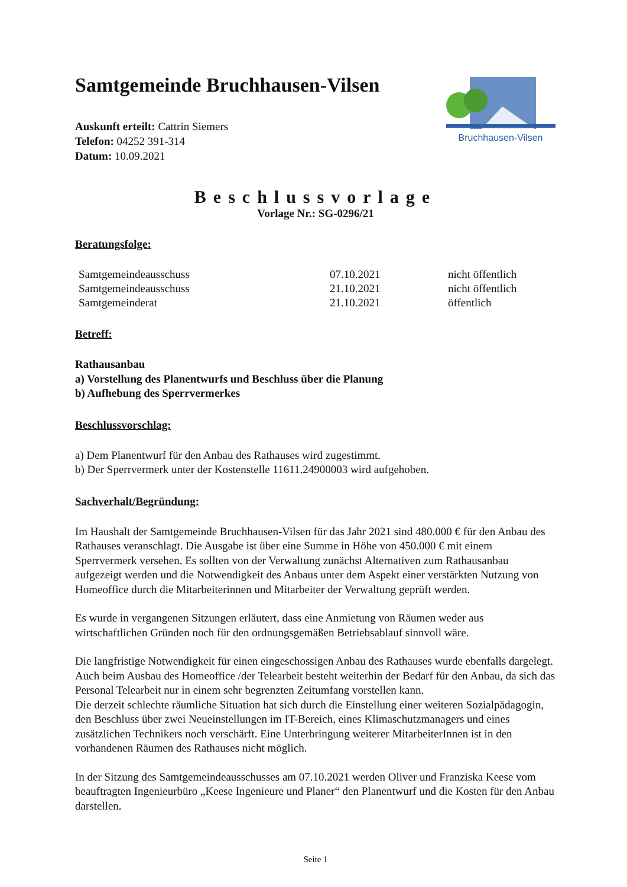Samtgemeinde Bruchhausen-Vilsen
Bruchhausen-Vilsen
Auskunft erteilt: Cattrin Siemers
Telefon: 04252 391-314
Datum: 10.09.2021
Beschlussvorlage
Vorlage Nr.: SG-0296/21
Beratungsfolge:
| Samtgemeindeausschuss | 07.10.2021 | nicht öffentlich |
| Samtgemeindeausschuss | 21.10.2021 | nicht öffentlich |
| Samtgemeinderat | 21.10.2021 | öffentlich |
Betreff:
Rathausanbau
a) Vorstellung des Planentwurfs und Beschluss über die Planung
b) Aufhebung des Sperrvermerkes
Beschlussvorschlag:
a) Dem Planentwurf für den Anbau des Rathauses wird zugestimmt.
b) Der Sperrvermerk unter der Kostenstelle 11611.24900003 wird aufgehoben.
Sachverhalt/Begründung:
Im Haushalt der Samtgemeinde Bruchhausen-Vilsen für das Jahr 2021 sind 480.000 € für den Anbau des Rathauses veranschlagt. Die Ausgabe ist über eine Summe in Höhe von 450.000 € mit einem Sperrvermerk versehen. Es sollten von der Verwaltung zunächst Alternativen zum Rathausanbau aufgezeigt werden und die Notwendigkeit des Anbaus unter dem Aspekt einer verstärkten Nutzung von Homeoffice durch die Mitarbeiterinnen und Mitarbeiter der Verwaltung geprüft werden.
Es wurde in vergangenen Sitzungen erläutert, dass eine Anmietung von Räumen weder aus wirtschaftlichen Gründen noch für den ordnungsgemäßen Betriebsablauf sinnvoll wäre.
Die langfristige Notwendigkeit für einen eingeschossigen Anbau des Rathauses wurde ebenfalls dargelegt. Auch beim Ausbau des Homeoffice /der Telearbeit besteht weiterhin der Bedarf für den Anbau, da sich das Personal Telearbeit nur in einem sehr begrenzten Zeitumfang vorstellen kann.
Die derzeit schlechte räumliche Situation hat sich durch die Einstellung einer weiteren Sozialpädagogin, den Beschluss über zwei Neueinstellungen im IT-Bereich, eines Klimaschutzmanagers und eines zusätzlichen Technikers noch verschärft. Eine Unterbringung weiterer MitarbeiterInnen ist in den vorhandenen Räumen des Rathauses nicht möglich.
In der Sitzung des Samtgemeindeausschusses am 07.10.2021 werden Oliver und Franziska Keese vom beauftragten Ingenieurbüro „Keese Ingenieure und Planer“ den Planentwurf und die Kosten für den Anbau darstellen.
Seite 1